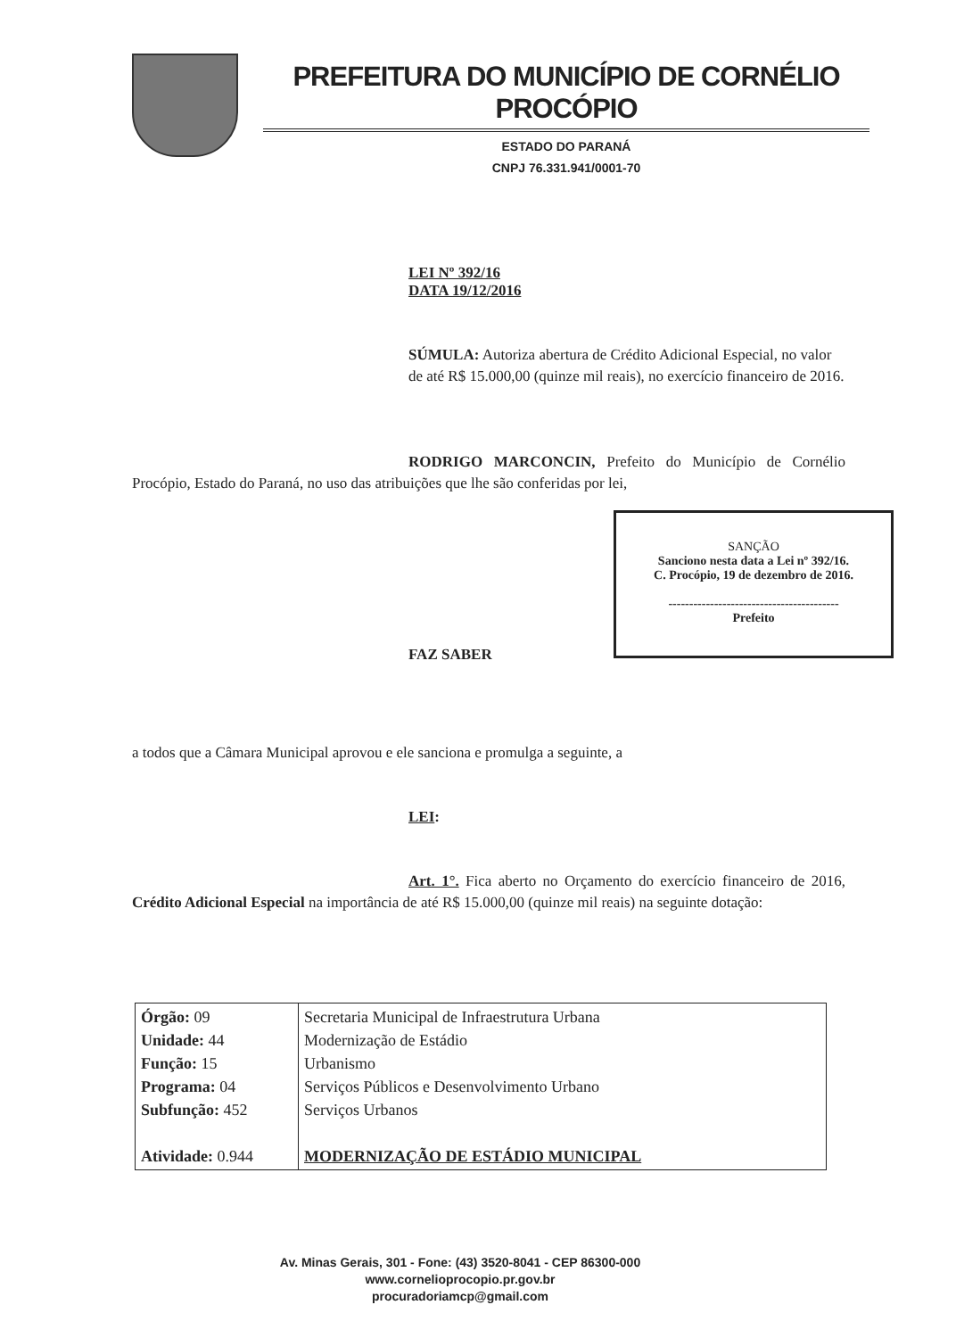PREFEITURA DO MUNICÍPIO DE CORNÉLIO PROCÓPIO
ESTADO DO PARANÁ
CNPJ 76.331.941/0001-70
LEI Nº 392/16
DATA 19/12/2016
SÚMULA: Autoriza abertura de Crédito Adicional Especial, no valor de até R$ 15.000,00 (quinze mil reais), no exercício financeiro de 2016.
RODRIGO MARCONCIN, Prefeito do Município de Cornélio Procópio, Estado do Paraná, no uso das atribuições que lhe são conferidas por lei,
SANÇÃO
Sanciono nesta data a Lei nº 392/16.
C. Procópio, 19 de dezembro de 2016.
-----------------------------------------
Prefeito
FAZ SABER
a todos que a Câmara Municipal aprovou e ele sanciona e promulga a seguinte, a
LEI:
Art. 1°. Fica aberto no Orçamento do exercício financeiro de 2016, Crédito Adicional Especial na importância de até R$ 15.000,00 (quinze mil reais) na seguinte dotação:
| Órgão: 09 Unidade: 44 Função: 15 Programa: 04 Subfunção: 452 Atividade: 0.944 | Secretaria Municipal de Infraestrutura Urbana Modernização de Estádio Urbanismo Serviços Públicos e Desenvolvimento Urbano Serviços Urbanos MODERNIZAÇÃO DE ESTÁDIO MUNICIPAL |
Av. Minas Gerais, 301 - Fone: (43) 3520-8041 - CEP 86300-000
www.cornelioprocopio.pr.gov.br
procuradoriamcp@gmail.com